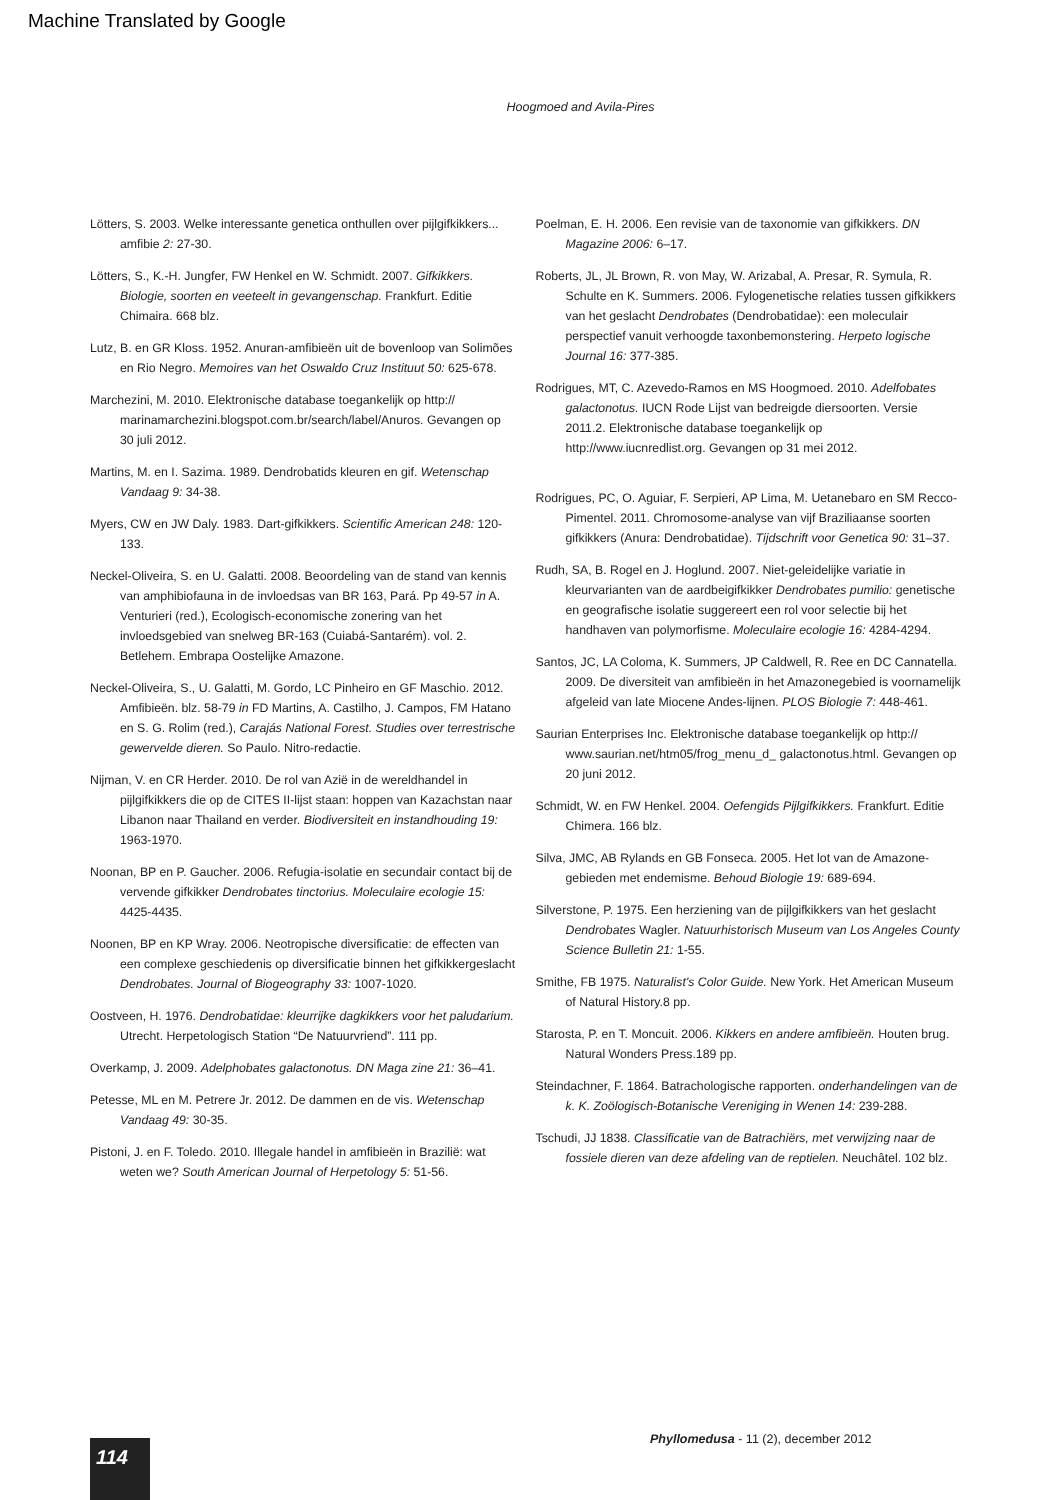Machine Translated by Google
Hoogmoed and Avila-Pires
Lötters, S. 2003. Welke interessante genetica onthullen over pijlgifkikkers... amfibie 2: 27-30.
Lötters, S., K.-H. Jungfer, FW Henkel en W. Schmidt. 2007. Gifkikkers. Biologie, soorten en veeteelt in gevangenschap. Frankfurt. Editie Chimaira. 668 blz.
Lutz, B. en GR Kloss. 1952. Anuran-amfibieën uit de bovenloop van Solimões en Rio Negro. Memoires van het Oswaldo Cruz Instituut 50: 625-678.
Marchezini, M. 2010. Elektronische database toegankelijk op http:// marinamarchezini.blogspot.com.br/search/label/Anuros. Gevangen op 30 juli 2012.
Martins, M. en I. Sazima. 1989. Dendrobatids kleuren en gif. Wetenschap Vandaag 9: 34-38.
Myers, CW en JW Daly. 1983. Dart-gifkikkers. Scientific American 248: 120-133.
Neckel-Oliveira, S. en U. Galatti. 2008. Beoordeling van de stand van kennis van amphibiofauna in de invloedsas van BR 163, Pará. Pp 49-57 in A. Venturieri (red.), Ecologisch-economische zonering van het invloedsgebied van snelweg BR-163 (Cuiabá-Santarém). vol. 2. Betlehem. Embrapa Oostelijke Amazone.
Neckel-Oliveira, S., U. Galatti, M. Gordo, LC Pinheiro en GF Maschio. 2012. Amfibieën. blz. 58-79 in FD Martins, A. Castilho, J. Campos, FM Hatano en S. G. Rolim (red.), Carajás National Forest. Studies over terrestrische gewervelde dieren. So Paulo. Nitro-redactie.
Nijman, V. en CR Herder. 2010. De rol van Azië in de wereldhandel in pijlgifkikkers die op de CITES II-lijst staan: hoppen van Kazachstan naar Libanon naar Thailand en verder. Biodiversiteit en instandhouding 19: 1963-1970.
Noonan, BP en P. Gaucher. 2006. Refugia-isolatie en secundair contact bij de vervende gifkikker Dendrobates tinctorius. Moleculaire ecologie 15: 4425-4435.
Noonen, BP en KP Wray. 2006. Neotropische diversificatie: de effecten van een complexe geschiedenis op diversificatie binnen het gifkikkergeslacht Dendrobates. Journal of Biogeography 33: 1007-1020.
Oostveen, H. 1976. Dendrobatidae: kleurrijke dagkikkers voor het paludarium. Utrecht. Herpetologisch Station “De Natuurvriend”. 111 pp.
Overkamp, J. 2009. Adelphobates galactonotus. DN Maga zine 21: 36–41.
Petesse, ML en M. Petrere Jr. 2012. De dammen en de vis. Wetenschap Vandaag 49: 30-35.
Pistoni, J. en F. Toledo. 2010. Illegale handel in amfibieën in Brazilië: wat weten we? South American Journal of Herpetology 5: 51-56.
Poelman, E. H. 2006. Een revisie van de taxonomie van gifkikkers. DN Magazine 2006: 6–17.
Roberts, JL, JL Brown, R. von May, W. Arizabal, A. Presar, R. Symula, R. Schulte en K. Summers. 2006. Fylogenetische relaties tussen gifkikkers van het geslacht Dendrobates (Dendrobatidae): een moleculair perspectief vanuit verhoogde taxonbemonstering. Herpeto logische Journal 16: 377-385.
Rodrigues, MT, C. Azevedo-Ramos en MS Hoogmoed. 2010. Adelfobates galactonotus. IUCN Rode Lijst van bedreigde diersoorten. Versie 2011.2. Elektronische database toegankelijk op http://www.iucnredlist.org. Gevangen op 31 mei 2012.
Rodrigues, PC, O. Aguiar, F. Serpieri, AP Lima, M. Uetanebaro en SM Recco-Pimentel. 2011. Chromosome-analyse van vijf Braziliaanse soorten gifkikkers (Anura: Dendrobatidae). Tijdschrift voor Genetica 90: 31–37.
Rudh, SA, B. Rogel en J. Hoglund. 2007. Niet-geleidelijke variatie in kleurvarianten van de aardbeigifkikker Dendrobates pumilio: genetische en geografische isolatie suggereert een rol voor selectie bij het handhaven van polymorfisme. Moleculaire ecologie 16: 4284-4294.
Santos, JC, LA Coloma, K. Summers, JP Caldwell, R. Ree en DC Cannatella. 2009. De diversiteit van amfibieën in het Amazonegebied is voornamelijk afgeleid van late Miocene Andes-lijnen. PLOS Biologie 7: 448-461.
Saurian Enterprises Inc. Elektronische database toegankelijk op http:// www.saurian.net/htm05/frog_menu_d_ galactonotus.html. Gevangen op 20 juni 2012.
Schmidt, W. en FW Henkel. 2004. Oefengids Pijlgifkikkers. Frankfurt. Editie Chimera. 166 blz.
Silva, JMC, AB Rylands en GB Fonseca. 2005. Het lot van de Amazone-gebieden met endemisme. Behoud Biologie 19: 689-694.
Silverstone, P. 1975. Een herziening van de pijlgifkikkers van het geslacht Dendrobates Wagler. Natuurhistorisch Museum van Los Angeles County Science Bulletin 21: 1-55.
Smithe, FB 1975. Naturalist's Color Guide. New York. Het American Museum of Natural History.8 pp.
Starosta, P. en T. Moncuit. 2006. Kikkers en andere amfibieën. Houten brug. Natural Wonders Press.189 pp.
Steindachner, F. 1864. Batrachologische rapporten. onderhandelingen van de k. K. Zoölogisch-Botanische Vereniging in Wenen 14: 239-288.
Tschudi, JJ 1838. Classificatie van de Batrachiërs, met verwijzing naar de fossiele dieren van deze afdeling van de reptielen. Neuchâtel. 102 blz.
Phyllomedusa - 11 (2), december 2012
114